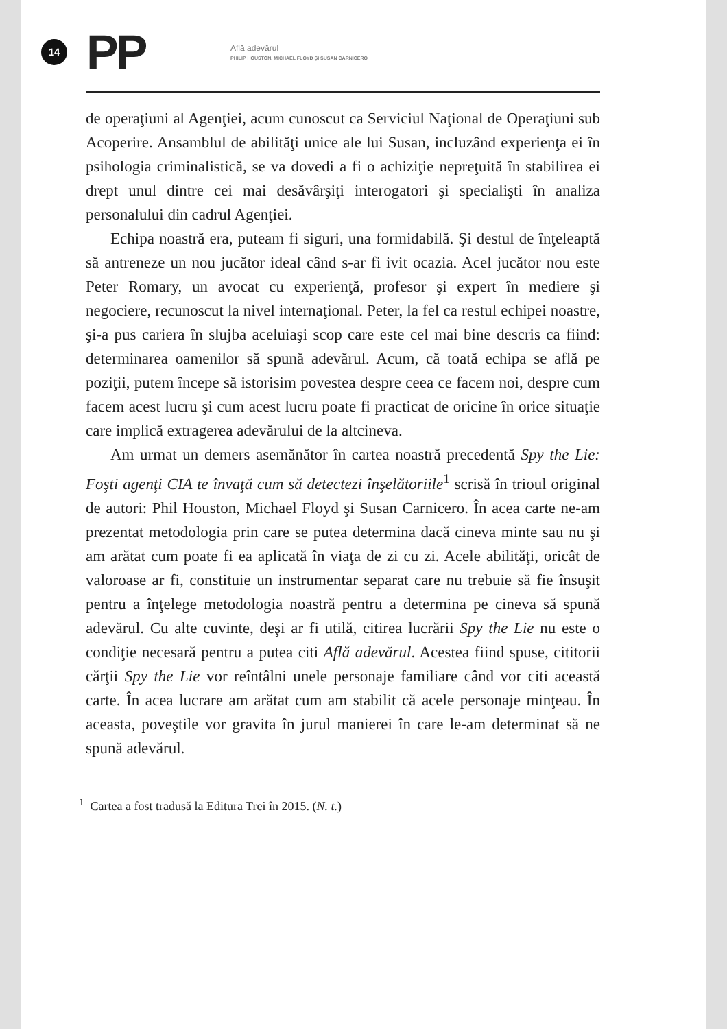14
PP
Află adevărul
PHILIP HOUSTON, MICHAEL FLOYD ŞI SUSAN CARNICERO
de operaţiuni al Agenţiei, acum cunoscut ca Serviciul Naţional de Operaţiuni sub Acoperire. Ansamblul de abilităţi unice ale lui Susan, incluzând experienţa ei în psihologia criminalistică, se va dovedi a fi o achiziţie nepreţuită în stabilirea ei drept unul dintre cei mai desăvârşiţi interogatori şi specialişti în analiza personalului din cadrul Agenţiei.
Echipa noastră era, puteam fi siguri, una formidabilă. Şi destul de înţeleaptă să antreneze un nou jucător ideal când s-ar fi ivit ocazia. Acel jucător nou este Peter Romary, un avocat cu experienţă, profesor şi expert în mediere şi negociere, recunoscut la nivel internaţional. Peter, la fel ca restul echipei noastre, şi-a pus cariera în slujba aceluiaşi scop care este cel mai bine descris ca fiind: determinarea oamenilor să spună adevărul. Acum, că toată echipa se află pe poziţii, putem începe să istorisim povestea despre ceea ce facem noi, despre cum facem acest lucru şi cum acest lucru poate fi practicat de oricine în orice situaţie care implică extragerea adevărului de la altcineva.
Am urmat un demers asemănător în cartea noastră precedentă Spy the Lie: Foşti agenţi CIA te învaţă cum să detectezi înşelătoriile<sup>1</sup> scrisă în trioul original de autori: Phil Houston, Michael Floyd şi Susan Carnicero. În acea carte ne-am prezentat metodologia prin care se putea determina dacă cineva minte sau nu şi am arătat cum poate fi ea aplicată în viaţa de zi cu zi. Acele abilităţi, oricât de valoroase ar fi, constituie un instrumentar separat care nu trebuie să fie însuşit pentru a înţelege metodologia noastră pentru a determina pe cineva să spună adevărul. Cu alte cuvinte, deşi ar fi utilă, citirea lucrării Spy the Lie nu este o condiţie necesară pentru a putea citi Află adevărul. Acestea fiind spuse, cititorii cărţii Spy the Lie vor reîntâlni unele personaje familiare când vor citi această carte. În acea lucrare am arătat cum am stabilit că acele personaje minţeau. În aceasta, poveştile vor gravita în jurul manierei în care le-am determinat să ne spună adevărul.
<sup>1</sup> Cartea a fost tradusă la Editura Trei în 2015. (N. t.)